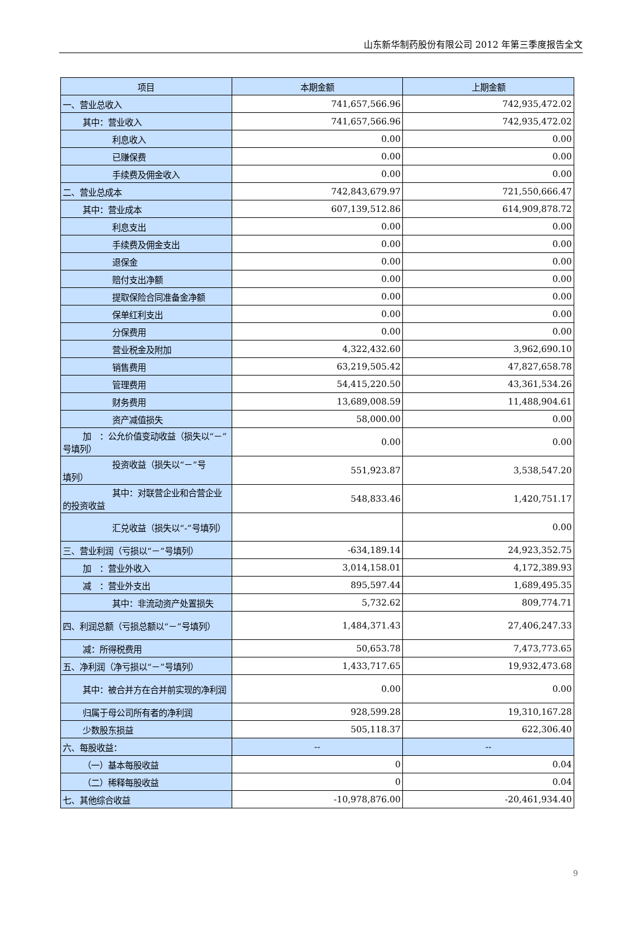山东新华制药股份有限公司 2012 年第三季度报告全文
| 项目 | 本期金额 | 上期金额 |
| --- | --- | --- |
| 一、营业总收入 | 741,657,566.96 | 742,935,472.02 |
| 其中：营业收入 | 741,657,566.96 | 742,935,472.02 |
| 利息收入 | 0.00 | 0.00 |
| 已赚保费 | 0.00 | 0.00 |
| 手续费及佣金收入 | 0.00 | 0.00 |
| 二、营业总成本 | 742,843,679.97 | 721,550,666.47 |
| 其中：营业成本 | 607,139,512.86 | 614,909,878.72 |
| 利息支出 | 0.00 | 0.00 |
| 手续费及佣金支出 | 0.00 | 0.00 |
| 退保金 | 0.00 | 0.00 |
| 赔付支出净额 | 0.00 | 0.00 |
| 提取保险合同准备金净额 | 0.00 | 0.00 |
| 保单红利支出 | 0.00 | 0.00 |
| 分保费用 | 0.00 | 0.00 |
| 营业税金及附加 | 4,322,432.60 | 3,962,690.10 |
| 销售费用 | 63,219,505.42 | 47,827,658.78 |
| 管理费用 | 54,415,220.50 | 43,361,534.26 |
| 财务费用 | 13,689,008.59 | 11,488,904.61 |
| 资产减值损失 | 58,000.00 | 0.00 |
| 加 ：公允价值变动收益（损失以 “－”号填列） | 0.00 | 0.00 |
| 投资收益（损失以“－”号 填列） | 551,923.87 | 3,538,547.20 |
| 其中：对联营企业和合营企 业的投资收益 | 548,833.46 | 1,420,751.17 |
| 汇兑收益（损失以“-”号填 列） | | 0.00 |
| 三、营业利润（亏损以“－”号填列） | -634,189.14 | 24,923,352.75 |
| 加 ：营业外收入 | 3,014,158.01 | 4,172,389.93 |
| 减 ：营业外支出 | 895,597.44 | 1,689,495.35 |
| 其中：非流动资产处置损失 | 5,732.62 | 809,774.71 |
| 四、利润总额（亏损总额以“－”号填列） | 1,484,371.43 | 27,406,247.33 |
| 减：所得税费用 | 50,653.78 | 7,473,773.65 |
| 五、净利润（净亏损以“－”号填列） | 1,433,717.65 | 19,932,473.68 |
| 其中：被合并方在合并前实现的净 利润 | 0.00 | 0.00 |
| 归属于母公司所有者的净利润 | 928,599.28 | 19,310,167.28 |
| 少数股东损益 | 505,118.37 | 622,306.40 |
| 六、每股收益： | -- | -- |
| （一）基本每股收益 | 0 | 0.04 |
| （二）稀释每股收益 | 0 | 0.04 |
| 七、其他综合收益 | -10,978,876.00 | -20,461,934.40 |
9